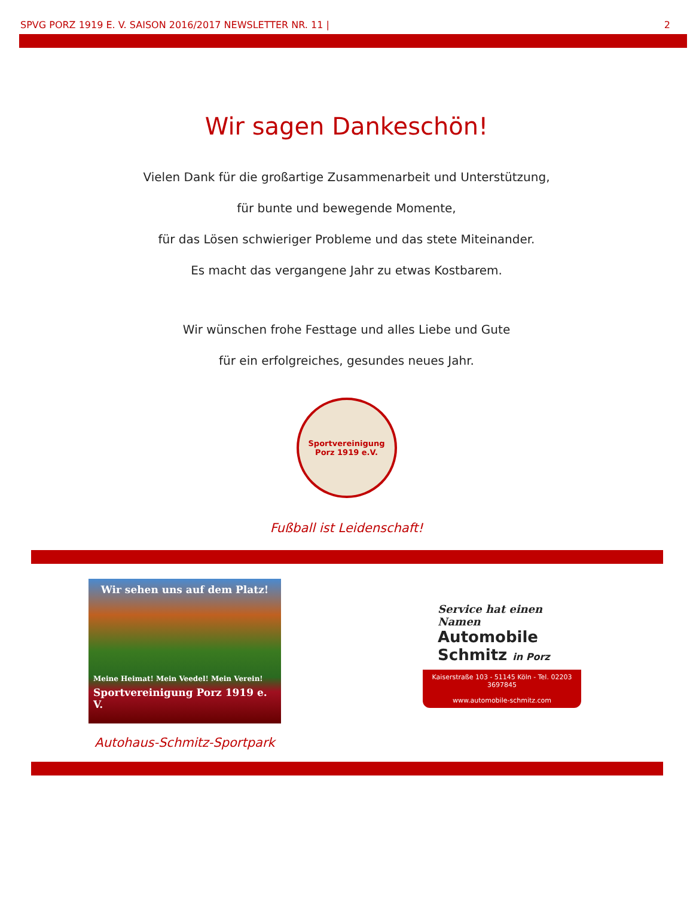SPVG PORZ 1919 E. V. SAISON 2016/2017 NEWSLETTER NR. 11 | 2
Wir sagen Dankeschön!
Vielen Dank für die großartige Zusammenarbeit und Unterstützung,
für bunte und bewegende Momente,
für das Lösen schwieriger Probleme und das stete Miteinander.
Es macht das vergangene Jahr zu etwas Kostbarem.
Wir wünschen frohe Festtage und alles Liebe und Gute
für ein erfolgreiches, gesundes neues Jahr.
Sportvereinigung
Porz 1919 e.V.
Fußball ist Leidenschaft!
Wir sehen uns auf dem Platz!
Meine Heimat! Mein Veedel! Mein Verein!
Sportvereinigung Porz 1919 e. V.
Autohaus-Schmitz-Sportpark
Service hat einen Namen
Automobile
Schmitz in Porz
Kaiserstraße 103 - 51145 Köln - Tel. 02203 3697845
www.automobile-schmitz.com